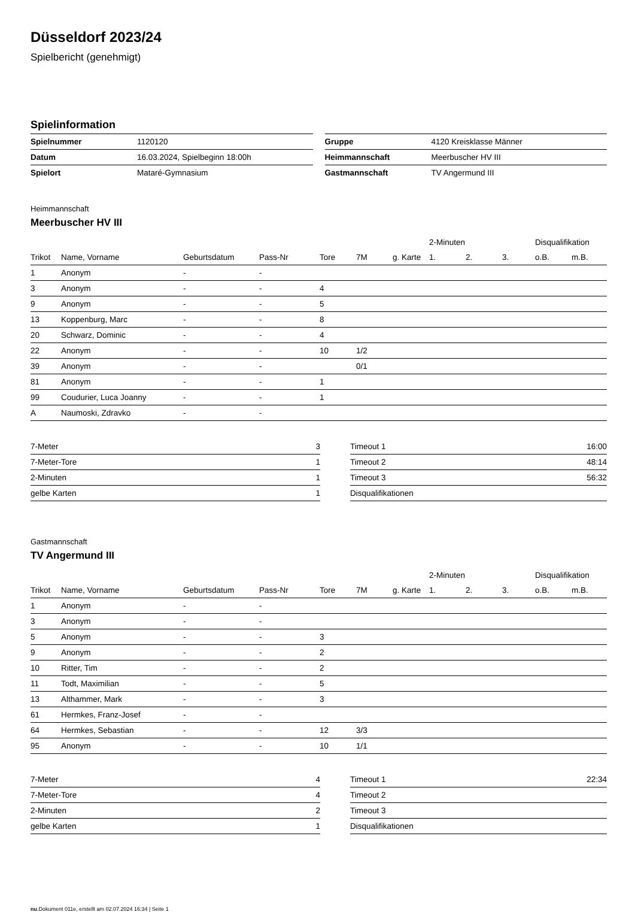Düsseldorf 2023/24
Spielbericht (genehmigt)
Spielinformation
| Spielnummer | 1120120 |
| Datum | 16.03.2024, Spielbeginn 18:00h |
| Spielort | Mataré-Gymnasium |
| Gruppe | 4120 Kreisklasse Männer |
| Heimmannschaft | Meerbuscher HV III |
| Gastmannschaft | TV Angermund III |
Heimmannschaft
Meerbuscher HV III
| | | | | | | | 2-Minuten | | | Disqualifikation | |
| --- | --- | --- | --- | --- | --- | --- | --- | --- | --- | --- | --- |
| Trikot | Name, Vorname | Geburtsdatum | Pass-Nr | Tore | 7M | g. Karte | 1. | 2. | 3. | o.B. | m.B. |
| 1 | Anonym | - | - | | | | | | | | |
| 3 | Anonym | - | - | 4 | | | | | | | |
| 9 | Anonym | - | - | 5 | | | | | | | |
| 13 | Koppenburg, Marc | - | - | 8 | | | | | | | |
| 20 | Schwarz, Dominic | - | - | 4 | | | | | | | |
| 22 | Anonym | - | - | 10 | 1/2 | | | | | | |
| 39 | Anonym | - | - | | 0/1 | | | | | | |
| 81 | Anonym | - | - | 1 | | | | | | | |
| 99 | Coudurier, Luca Joanny | - | - | 1 | | | | | | | |
| A | Naumoski, Zdravko | - | - | | | | | | | | |
| 7-Meter | 3 |
| 7-Meter-Tore | 1 |
| 2-Minuten | 1 |
| gelbe Karten | 1 |
| Timeout 1 | 16:00 |
| Timeout 2 | 48:14 |
| Timeout 3 | 56:32 |
| Disqualifikationen | |
Gastmannschaft
TV Angermund III
| | | | | | | | 2-Minuten | | | Disqualifikation | |
| --- | --- | --- | --- | --- | --- | --- | --- | --- | --- | --- | --- |
| Trikot | Name, Vorname | Geburtsdatum | Pass-Nr | Tore | 7M | g. Karte | 1. | 2. | 3. | o.B. | m.B. |
| 1 | Anonym | - | - | | | | | | | | |
| 3 | Anonym | - | - | | | | | | | | |
| 5 | Anonym | - | - | 3 | | | | | | | |
| 9 | Anonym | - | - | 2 | | | | | | | |
| 10 | Ritter, Tim | - | - | 2 | | | | | | | |
| 11 | Todt, Maximilian | - | - | 5 | | | | | | | |
| 13 | Althammer, Mark | - | - | 3 | | | | | | | |
| 61 | Hermkes, Franz-Josef | - | - | | | | | | | | |
| 64 | Hermkes, Sebastian | - | - | 12 | 3/3 | | | | | | |
| 95 | Anonym | - | - | 10 | 1/1 | | | | | | |
| 7-Meter | 4 |
| 7-Meter-Tore | 4 |
| 2-Minuten | 2 |
| gelbe Karten | 1 |
| Timeout 1 | 22:34 |
| Timeout 2 | |
| Timeout 3 | |
| Disqualifikationen | |
nu.Dokument 011e, erstellt am 02.07.2024 16:34 | Seite 1